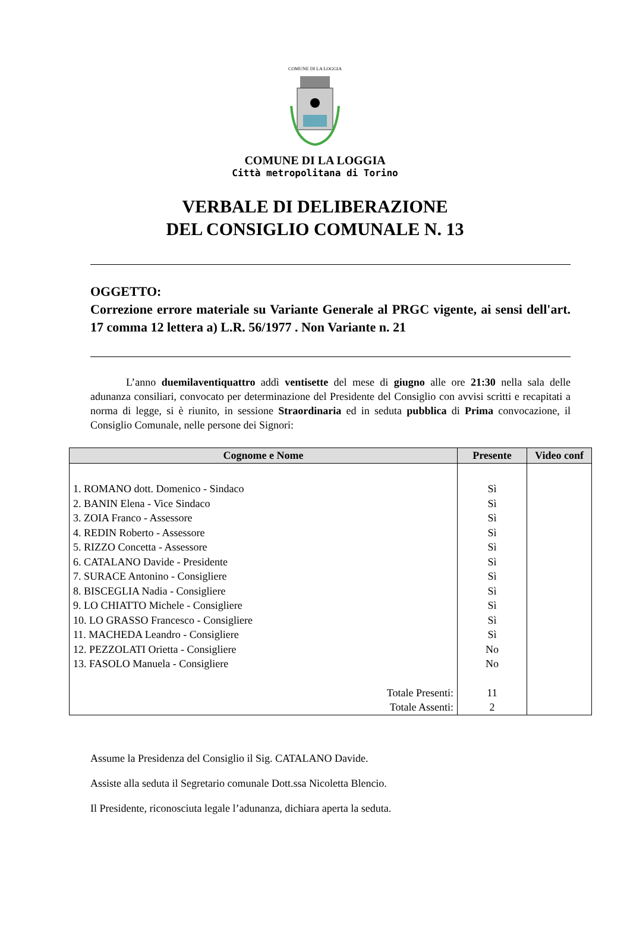COMUNE DI LA LOGGIA
COMUNE DI LA LOGGIA
Città metropolitana di Torino
VERBALE DI DELIBERAZIONE
DEL CONSIGLIO COMUNALE N. 13
OGGETTO:
Correzione errore materiale su Variante Generale al PRGC vigente, ai sensi dell'art. 17 comma 12 lettera a) L.R. 56/1977 . Non Variante n. 21
L’anno duemilaventiquattro addì ventisette del mese di giugno alle ore 21:30 nella sala delle adunanza consiliari, convocato per determinazione del Presidente del Consiglio con avvisi scritti e recapitati a norma di legge, si è riunito, in sessione Straordinaria ed in seduta pubblica di Prima convocazione, il Consiglio Comunale, nelle persone dei Signori:
| Cognome e Nome | Presente | Video conf |
| --- | --- | --- |
| 1. ROMANO dott. Domenico - Sindaco | Sì | |
| 2. BANIN Elena - Vice Sindaco | Sì | |
| 3. ZOIA Franco - Assessore | Sì | |
| 4. REDIN Roberto - Assessore | Sì | |
| 5. RIZZO Concetta - Assessore | Sì | |
| 6. CATALANO Davide - Presidente | Sì | |
| 7. SURACE Antonino - Consigliere | Sì | |
| 8. BISCEGLIA Nadia - Consigliere | Sì | |
| 9. LO CHIATTO Michele - Consigliere | Sì | |
| 10. LO GRASSO Francesco - Consigliere | Sì | |
| 11. MACHEDA Leandro - Consigliere | Sì | |
| 12. PEZZOLATI Orietta - Consigliere | No | |
| 13. FASOLO Manuela - Consigliere | No | |
| Totale Presenti: | 11 | |
| Totale Assenti: | 2 | |
Assume la Presidenza del Consiglio il Sig. CATALANO Davide.
Assiste alla seduta il Segretario comunale Dott.ssa Nicoletta Blencio.
Il Presidente, riconosciuta legale l’adunanza, dichiara aperta la seduta.